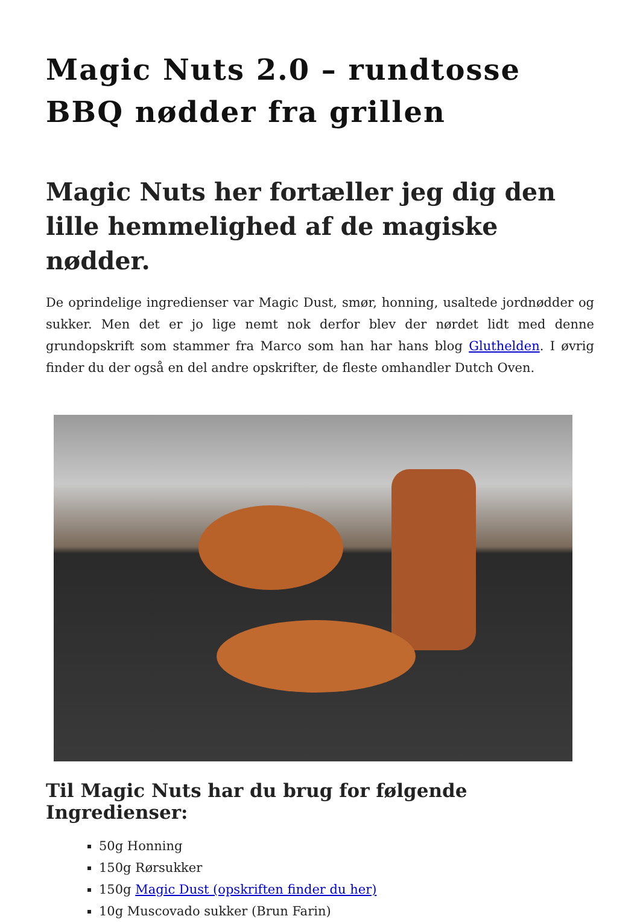Magic Nuts 2.0 – rundtosse BBQ nødder fra grillen
Magic Nuts her fortæller jeg dig den lille hemmelighed af de magiske nødder.
De oprindelige ingredienser var Magic Dust, smør, honning, usaltede jordnødder og sukker. Men det er jo lige nemt nok derfor blev der nørdet lidt med denne grundopskrift som stammer fra Marco som han har hans blog Gluthelden. I øvrig finder du der også en del andre opskrifter, de fleste omhandler Dutch Oven.
Til Magic Nuts har du brug for følgende Ingredienser:
50g Honning
150g Rørsukker
150g Magic Dust (opskriften finder du her)
10g Muscovado sukker (Brun Farin)